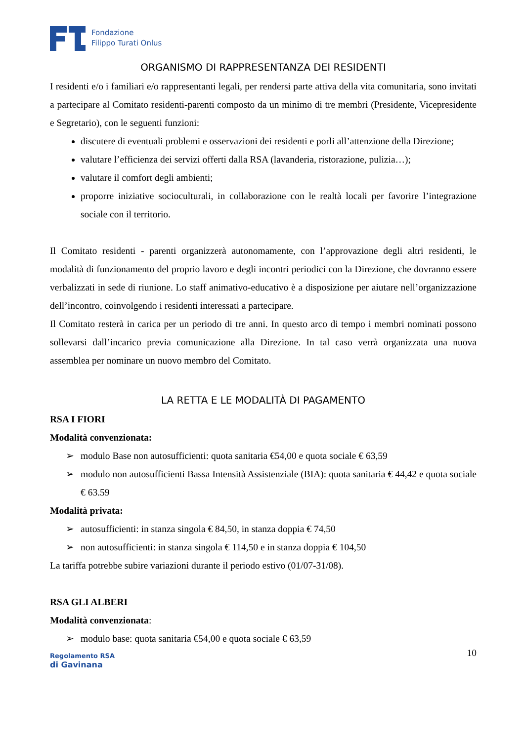Fondazione
Filippo Turati Onlus
ORGANISMO DI RAPPRESENTANZA DEI RESIDENTI
I residenti e/o i familiari e/o rappresentanti legali, per rendersi parte attiva della vita comunitaria, sono invitati a partecipare al Comitato residenti-parenti composto da un minimo di tre membri (Presidente, Vicepresidente e Segretario), con le seguenti funzioni:
discutere di eventuali problemi e osservazioni dei residenti e porli all’attenzione della Direzione;
valutare l’efficienza dei servizi offerti dalla RSA (lavanderia, ristorazione, pulizia…);
valutare il comfort degli ambienti;
proporre iniziative socioculturali, in collaborazione con le realtà locali per favorire l’integrazione sociale con il territorio.
Il Comitato residenti - parenti organizzerà autonomamente, con l’approvazione degli altri residenti, le modalità di funzionamento del proprio lavoro e degli incontri periodici con la Direzione, che dovranno essere verbalizzati in sede di riunione. Lo staff animativo-educativo è a disposizione per aiutare nell’organizzazione dell’incontro, coinvolgendo i residenti interessati a partecipare.
Il Comitato resterà in carica per un periodo di tre anni. In questo arco di tempo i membri nominati possono sollevarsi dall’incarico previa comunicazione alla Direzione. In tal caso verrà organizzata una nuova assemblea per nominare un nuovo membro del Comitato.
LA RETTA E LE MODALITÀ DI PAGAMENTO
RSA I FIORI
Modalità convenzionata:
➢ modulo Base non autosufficienti: quota sanitaria €54,00 e quota sociale € 63,59
➢ modulo non autosufficienti Bassa Intensità Assistenziale (BIA): quota sanitaria € 44,42 e quota sociale € 63.59
Modalità privata:
➢ autosufficienti: in stanza singola € 84,50, in stanza doppia € 74,50
➢ non autosufficienti: in stanza singola € 114,50 e in stanza doppia € 104,50
La tariffa potrebbe subire variazioni durante il periodo estivo (01/07-31/08).
RSA GLI ALBERI
Modalità convenzionata:
➢ modulo base: quota sanitaria €54,00 e quota sociale € 63,59
Regolamento RSA
di Gavinana
10